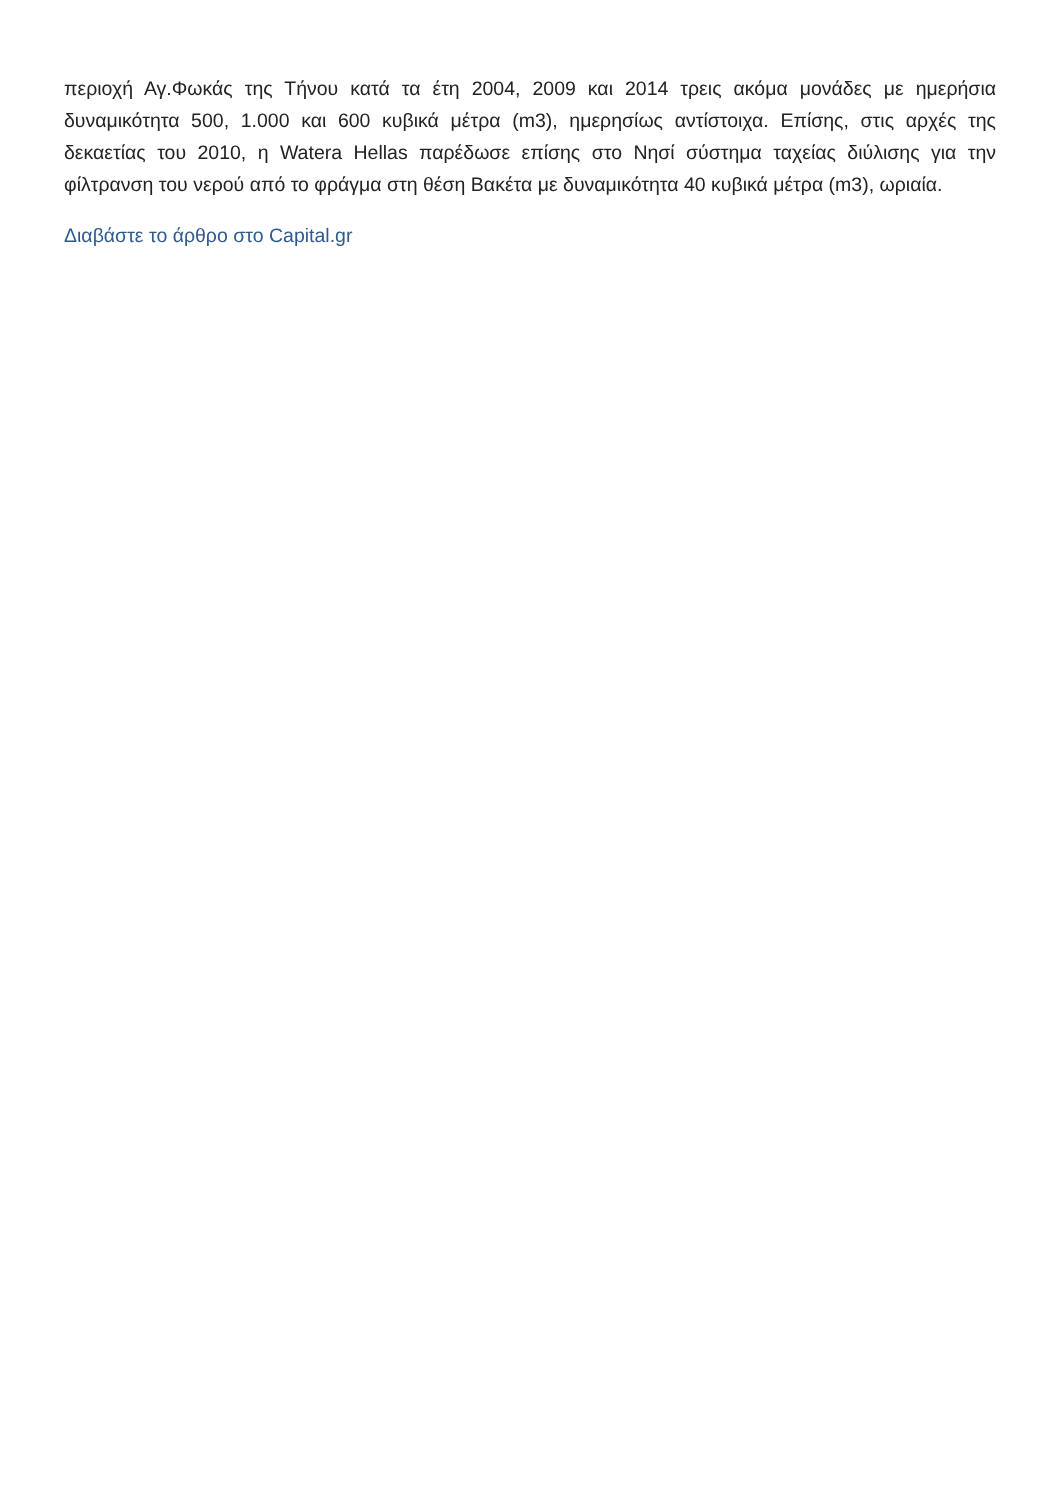περιοχή Αγ.Φωκάς της Τήνου κατά τα έτη 2004, 2009 και 2014 τρεις ακόμα μονάδες με ημερήσια δυναμικότητα 500, 1.000 και 600 κυβικά μέτρα (m3), ημερησίως αντίστοιχα. Επίσης, στις αρχές της δεκαετίας του 2010, η Watera Hellas παρέδωσε επίσης στο Νησί σύστημα ταχείας διύλισης για την φίλτρανση του νερού από το φράγμα στη θέση Βακέτα με δυναμικότητα 40 κυβικά μέτρα (m3), ωριαία.
Διαβάστε το άρθρο στο Capital.gr